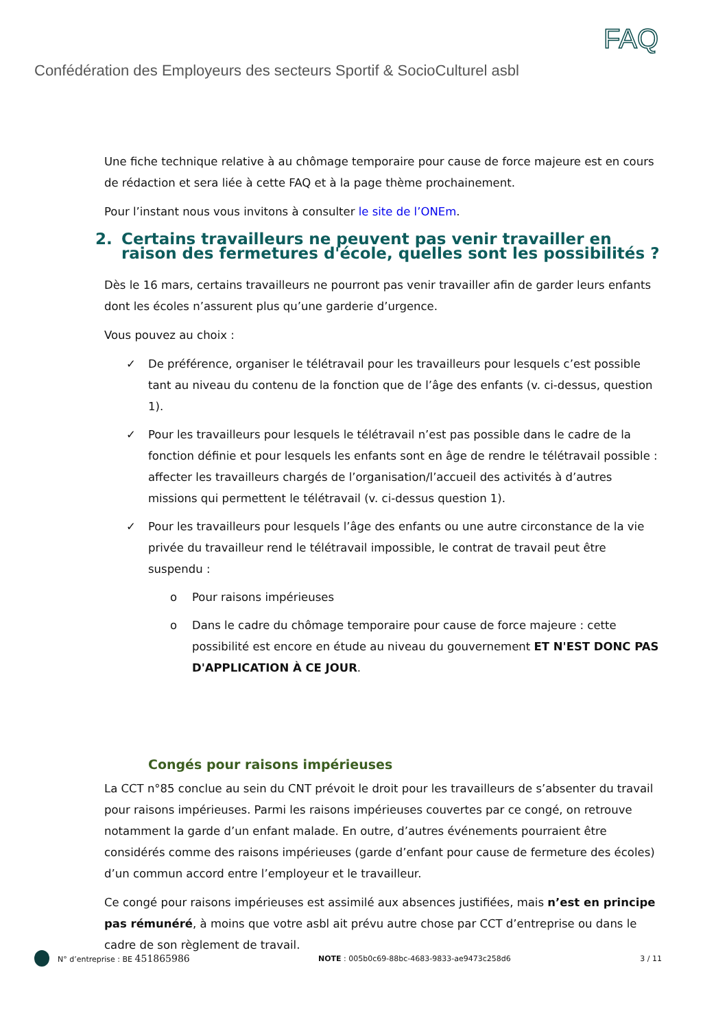FAQ
Confédération des Employeurs des secteurs Sportif & SocioCulturel asbl
Une fiche technique relative à au chômage temporaire pour cause de force majeure est en cours de rédaction et sera liée à cette FAQ et à la page thème prochainement.
Pour l’instant nous vous invitons à consulter le site de l’ONEm.
2. Certains travailleurs ne peuvent pas venir travailler en raison des fermetures d'école, quelles sont les possibilités ?
Dès le 16 mars, certains travailleurs ne pourront pas venir travailler afin de garder leurs enfants dont les écoles n’assurent plus qu’une garderie d’urgence.
Vous pouvez au choix :
✓ De préférence, organiser le télétravail pour les travailleurs pour lesquels c’est possible tant au niveau du contenu de la fonction que de l’âge des enfants (v. ci-dessus, question 1).
✓ Pour les travailleurs pour lesquels le télétravail n’est pas possible dans le cadre de la fonction définie et pour lesquels les enfants sont en âge de rendre le télétravail possible : affecter les travailleurs chargés de l’organisation/l’accueil des activités à d’autres missions qui permettent le télétravail (v. ci-dessus question 1).
✓ Pour les travailleurs pour lesquels l’âge des enfants ou une autre circonstance de la vie privée du travailleur rend le télétravail impossible, le contrat de travail peut être suspendu :
o Pour raisons impérieuses
o Dans le cadre du chômage temporaire pour cause de force majeure : cette possibilité est encore en étude au niveau du gouvernement ET N'EST DONC PAS D'APPLICATION À CE JOUR.
Congés pour raisons impérieuses
La CCT n°85 conclue au sein du CNT prévoit le droit pour les travailleurs de s’absenter du travail pour raisons impérieuses. Parmi les raisons impérieuses couvertes par ce congé, on retrouve notamment la garde d’un enfant malade. En outre, d’autres événements pourraient être considérés comme des raisons impérieuses (garde d’enfant pour cause de fermeture des écoles) d’un commun accord entre l’employeur et le travailleur.
Ce congé pour raisons impérieuses est assimilé aux absences justifiées, mais n’est en principe pas rémunéré, à moins que votre asbl ait prévu autre chose par CCT d’entreprise ou dans le cadre de son règlement de travail.
N° d’entreprise : BE 451865986 NOTE : 005b0c69-88bc-4683-9833-ae9473c258d6 3 / 11